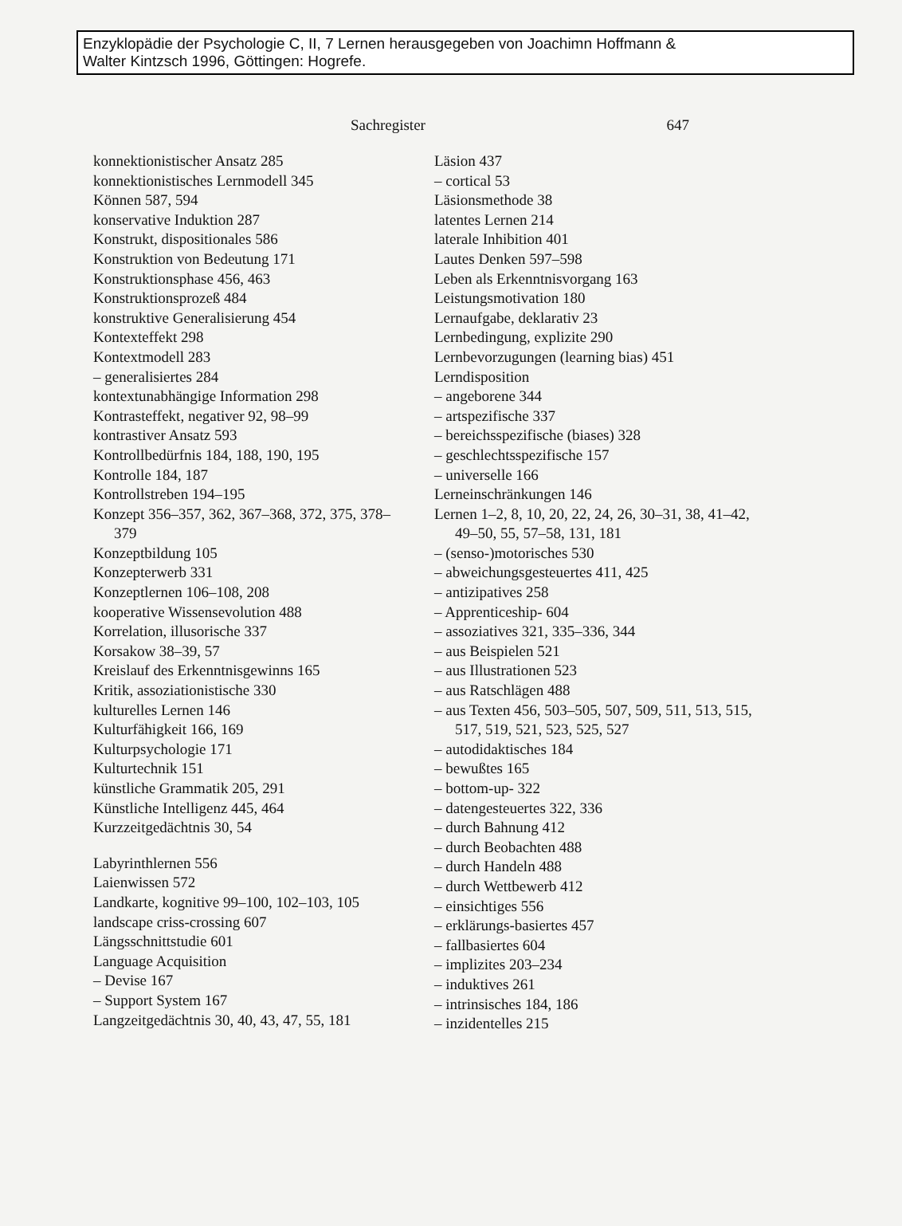Enzyklopädie der Psychologie C, II, 7 Lernen herausgegeben von Joachimn Hoffmann &
Walter Kintzsch 1996, Göttingen: Hogrefe.
Sachregister 647
konnektionistischer Ansatz 285
konnektionistisches Lernmodell 345
Können 587, 594
konservative Induktion 287
Konstrukt, dispositionales 586
Konstruktion von Bedeutung 171
Konstruktionsphase 456, 463
Konstruktionsprozeß 484
konstruktive Generalisierung 454
Kontexteffekt 298
Kontextmodell 283
– generalisiertes 284
kontextunabhängige Information 298
Kontrasteffekt, negativer 92, 98–99
kontrastiver Ansatz 593
Kontrollbedürfnis 184, 188, 190, 195
Kontrolle 184, 187
Kontrollstreben 194–195
Konzept 356–357, 362, 367–368, 372, 375, 378–379
Konzeptbildung 105
Konzepterwerb 331
Konzeptlernen 106–108, 208
kooperative Wissensevolution 488
Korrelation, illusorische 337
Korsakow 38–39, 57
Kreislauf des Erkenntnisgewinns 165
Kritik, assoziationistische 330
kulturelles Lernen 146
Kulturfähigkeit 166, 169
Kulturpsychologie 171
Kulturtechnik 151
künstliche Grammatik 205, 291
Künstliche Intelligenz 445, 464
Kurzzeitgedächtnis 30, 54
Labyrinthlernen 556
Laienwissen 572
Landkarte, kognitive 99–100, 102–103, 105
landscape criss-crossing 607
Längsschnittstudie 601
Language Acquisition
– Devise 167
– Support System 167
Langzeitgedächtnis 30, 40, 43, 47, 55, 181
Läsion 437
– cortical 53
Läsionsmethode 38
latentes Lernen 214
laterale Inhibition 401
Lautes Denken 597–598
Leben als Erkenntnisvorgang 163
Leistungsmotivation 180
Lernaufgabe, deklarativ 23
Lernbedingung, explizite 290
Lernbevorzugungen (learning bias) 451
Lerndisposition
– angeborene 344
– artspezifische 337
– bereichsspezifische (biases) 328
– geschlechtsspezifische 157
– universelle 166
Lerneinschränkungen 146
Lernen 1–2, 8, 10, 20, 22, 24, 26, 30–31, 38, 41–42, 49–50, 55, 57–58, 131, 181
– (senso-)motorisches 530
– abweichungsgesteuertes 411, 425
– antizipatives 258
– Apprenticeship- 604
– assoziatives 321, 335–336, 344
– aus Beispielen 521
– aus Illustrationen 523
– aus Ratschlägen 488
– aus Texten 456, 503–505, 507, 509, 511, 513, 515, 517, 519, 521, 523, 525, 527
– autodidaktisches 184
– bewußtes 165
– bottom-up- 322
– datengesteuertes 322, 336
– durch Bahnung 412
– durch Beobachten 488
– durch Handeln 488
– durch Wettbewerb 412
– einsichtiges 556
– erklärungs-basiertes 457
– fallbasiertes 604
– implizites 203–234
– induktives 261
– intrinsisches 184, 186
– inzidentelles 215